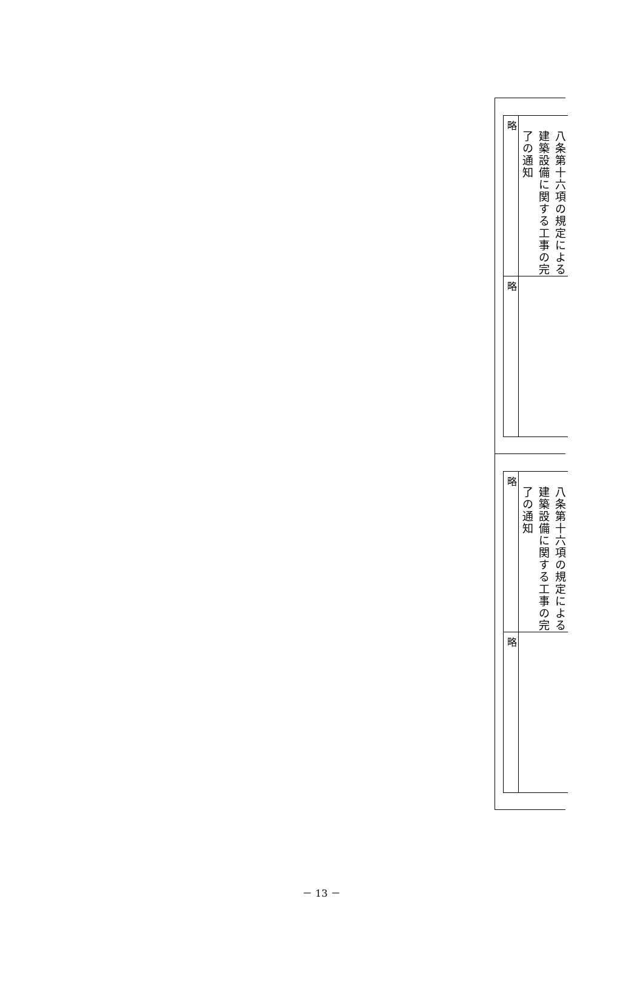| 略 | 八条第十六項の規定による 建築設備に関する工事の完 了の通知 |
| 略 | |
| 略 | 八条第十六項の規定による 建築設備に関する工事の完 了の通知 |
| 略 | |
－ 13 －